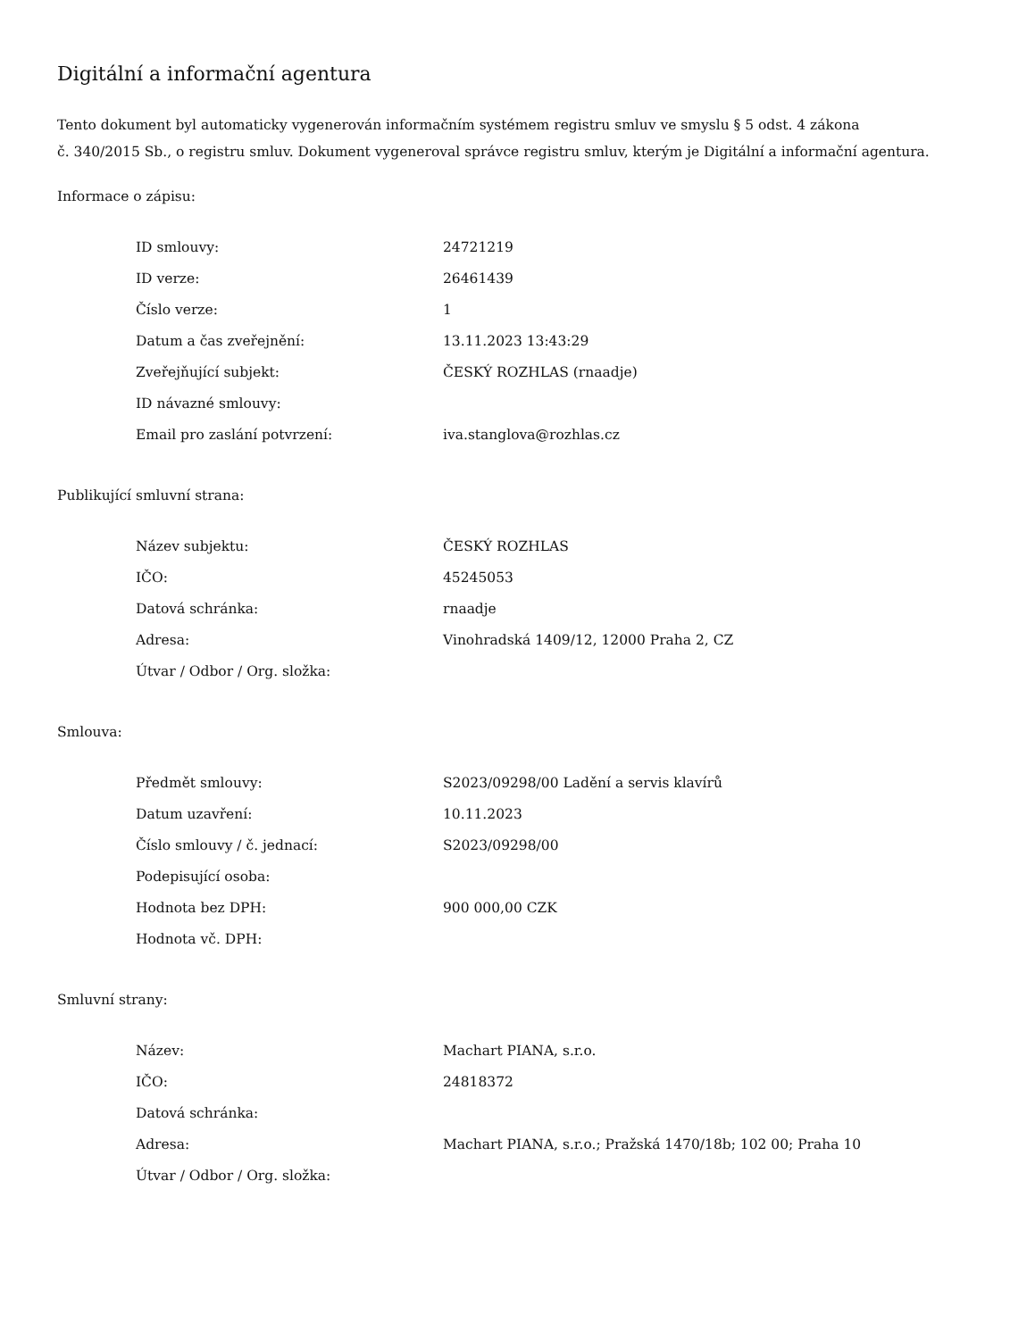Digitální a informační agentura
Tento dokument byl automaticky vygenerován informačním systémem registru smluv ve smyslu § 5 odst. 4 zákona
č. 340/2015 Sb., o registru smluv. Dokument vygeneroval správce registru smluv, kterým je Digitální a informační agentura.
Informace o zápisu:
| ID smlouvy: | 24721219 |
| ID verze: | 26461439 |
| Číslo verze: | 1 |
| Datum a čas zveřejnění: | 13.11.2023 13:43:29 |
| Zveřejňující subjekt: | ČESKÝ ROZHLAS (rnaadje) |
| ID návazné smlouvy: | |
| Email pro zaslání potvrzení: | iva.stanglova@rozhlas.cz |
Publikující smluvní strana:
| Název subjektu: | ČESKÝ ROZHLAS |
| IČO: | 45245053 |
| Datová schránka: | rnaadje |
| Adresa: | Vinohradská 1409/12, 12000 Praha 2, CZ |
| Útvar / Odbor / Org. složka: | |
Smlouva:
| Předmět smlouvy: | S2023/09298/00 Ladění a servis klavírů |
| Datum uzavření: | 10.11.2023 |
| Číslo smlouvy / č. jednací: | S2023/09298/00 |
| Podepisující osoba: | |
| Hodnota bez DPH: | 900 000,00 CZK |
| Hodnota vč. DPH: | |
Smluvní strany:
| Název: | Machart PIANA, s.r.o. |
| IČO: | 24818372 |
| Datová schránka: | |
| Adresa: | Machart PIANA, s.r.o.; Pražská 1470/18b; 102 00; Praha 10 |
| Útvar / Odbor / Org. složka: | |